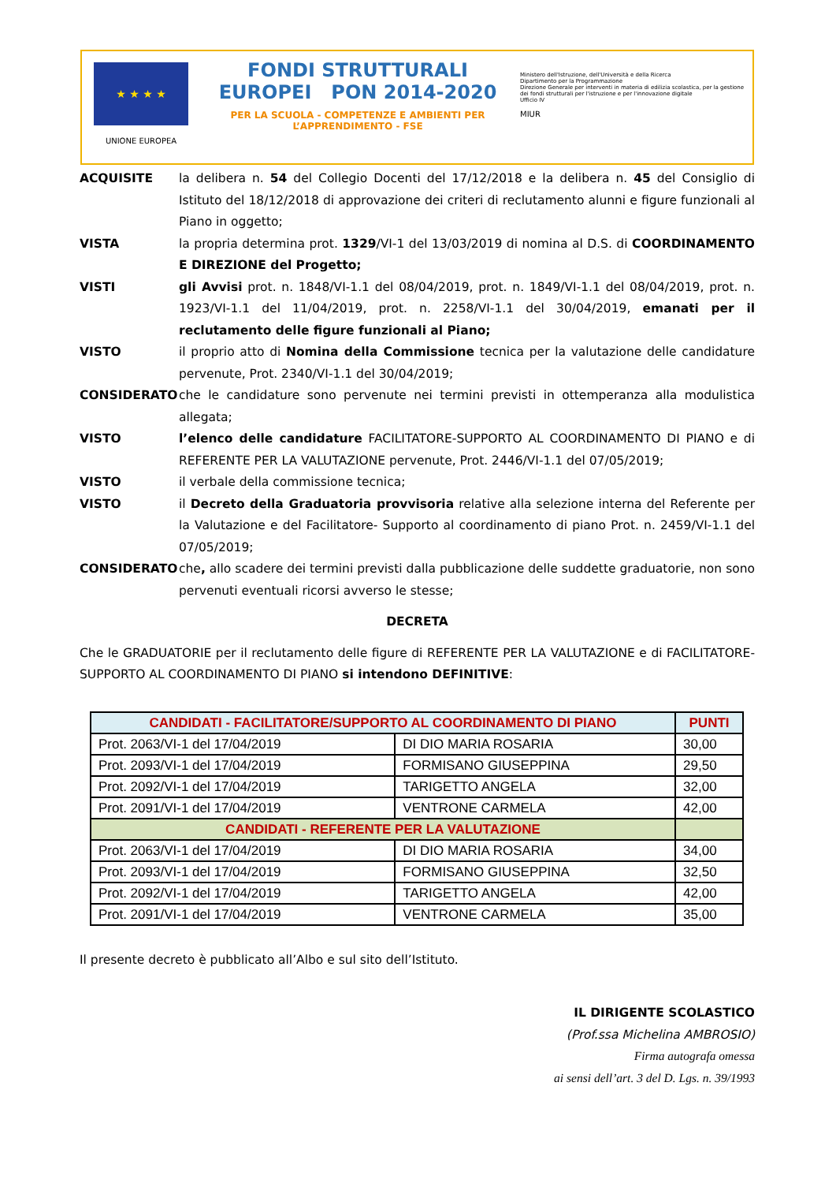★ ★ ★ ★
UNIONE EUROPEA
FONDI STRUTTURALI EUROPEI PON 2014-2020
PER LA SCUOLA - COMPETENZE E AMBIENTI PER L’APPRENDIMENTO - FSE
Ministero dell'Istruzione, dell'Università e della Ricerca
Dipartimento per la Programmazione
Direzione Generale per interventi in materia di edilizia scolastica, per la gestione dei fondi strutturali per l'istruzione e per l'innovazione digitale
Ufficio IV
MIUR
ACQUISITE la delibera n. 54 del Collegio Docenti del 17/12/2018 e la delibera n. 45 del Consiglio di Istituto del 18/12/2018 di approvazione dei criteri di reclutamento alunni e figure funzionali al Piano in oggetto;
VISTA la propria determina prot. 1329/VI-1 del 13/03/2019 di nomina al D.S. di COORDINAMENTO E DIREZIONE del Progetto;
VISTI gli Avvisi prot. n. 1848/VI-1.1 del 08/04/2019, prot. n. 1849/VI-1.1 del 08/04/2019, prot. n. 1923/VI-1.1 del 11/04/2019, prot. n. 2258/VI-1.1 del 30/04/2019, emanati per il reclutamento delle figure funzionali al Piano;
VISTO il proprio atto di Nomina della Commissione tecnica per la valutazione delle candidature pervenute, Prot. 2340/VI-1.1 del 30/04/2019;
CONSIDERATO che le candidature sono pervenute nei termini previsti in ottemperanza alla modulistica allegata;
VISTO l’elenco delle candidature FACILITATORE-SUPPORTO AL COORDINAMENTO DI PIANO e di REFERENTE PER LA VALUTAZIONE pervenute, Prot. 2446/VI-1.1 del 07/05/2019;
VISTO il verbale della commissione tecnica;
VISTO il Decreto della Graduatoria provvisoria relative alla selezione interna del Referente per la Valutazione e del Facilitatore- Supporto al coordinamento di piano Prot. n. 2459/VI-1.1 del 07/05/2019;
CONSIDERATO che, allo scadere dei termini previsti dalla pubblicazione delle suddette graduatorie, non sono pervenuti eventuali ricorsi avverso le stesse;
DECRETA
Che le GRADUATORIE per il reclutamento delle figure di REFERENTE PER LA VALUTAZIONE e di FACILITATORE-SUPPORTO AL COORDINAMENTO DI PIANO si intendono DEFINITIVE:
| CANDIDATI - FACILITATORE/SUPPORTO AL COORDINAMENTO DI PIANO | | PUNTI |
| --- | --- | --- |
| Prot. 2063/VI-1 del 17/04/2019 | DI DIO MARIA ROSARIA | 30,00 |
| Prot. 2093/VI-1 del 17/04/2019 | FORMISANO GIUSEPPINA | 29,50 |
| Prot. 2092/VI-1 del 17/04/2019 | TARIGETTO ANGELA | 32,00 |
| Prot. 2091/VI-1 del 17/04/2019 | VENTRONE CARMELA | 42,00 |
| CANDIDATI - REFERENTE PER LA VALUTAZIONE | | |
| Prot. 2063/VI-1 del 17/04/2019 | DI DIO MARIA ROSARIA | 34,00 |
| Prot. 2093/VI-1 del 17/04/2019 | FORMISANO GIUSEPPINA | 32,50 |
| Prot. 2092/VI-1 del 17/04/2019 | TARIGETTO ANGELA | 42,00 |
| Prot. 2091/VI-1 del 17/04/2019 | VENTRONE CARMELA | 35,00 |
Il presente decreto è pubblicato all’Albo e sul sito dell’Istituto.
IL DIRIGENTE SCOLASTICO
(Prof.ssa Michelina AMBROSIO)
Firma autografa omessa
ai sensi dell’art. 3 del D. Lgs. n. 39/1993